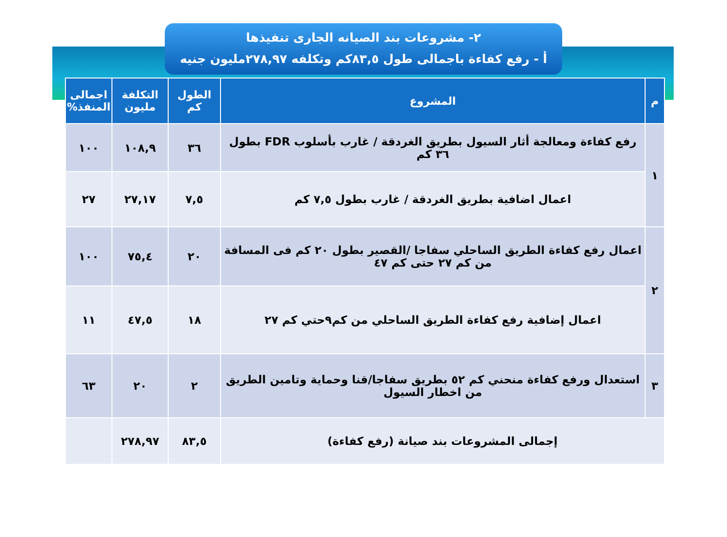٢- مشروعات بند الصيانه الجارى تنفيذها
أ - رفع كفاءة باجمالى طول ٨٣,٥كم وتكلفه ٢٧٨,٩٧مليون جنيه
| م | المشروع | الطول كم | التكلفة مليون | اجمالى المنفذ% |
| --- | --- | --- | --- | --- |
| ١ | رفع كفاءة ومعالجة أثار السيول بطريق الغردقة / غارب بأسلوب FDR بطول ٣٦ كم | ٣٦ | ١٠٨,٩ | ١٠٠ |
| | اعمال اضافية بطريق الغردقة / غارب بطول ٧,٥ كم | ٧,٥ | ٢٧,١٧ | ٢٧ |
| ٢ | اعمال رفع كفاءة الطريق الساحلي سفاجا /القصير بطول ٢٠ كم فى المسافة من كم ٢٧ حتى كم ٤٧ | ٢٠ | ٧٥,٤ | ١٠٠ |
| | اعمال إضافية رفع كفاءة الطريق الساحلي من كم٩حتي كم ٢٧ | ١٨ | ٤٧,٥ | ١١ |
| ٣ | استعدال ورفع كفاءة منحني كم ٥٢ بطريق سفاجا/قنا وحماية وتامين الطريق من اخطار السيول | ٢ | ٢٠ | ٦٣ |
| إجمالى المشروعات بند صيانة (رفع كفاءة) | | ٨٣,٥ | ٢٧٨,٩٧ | |